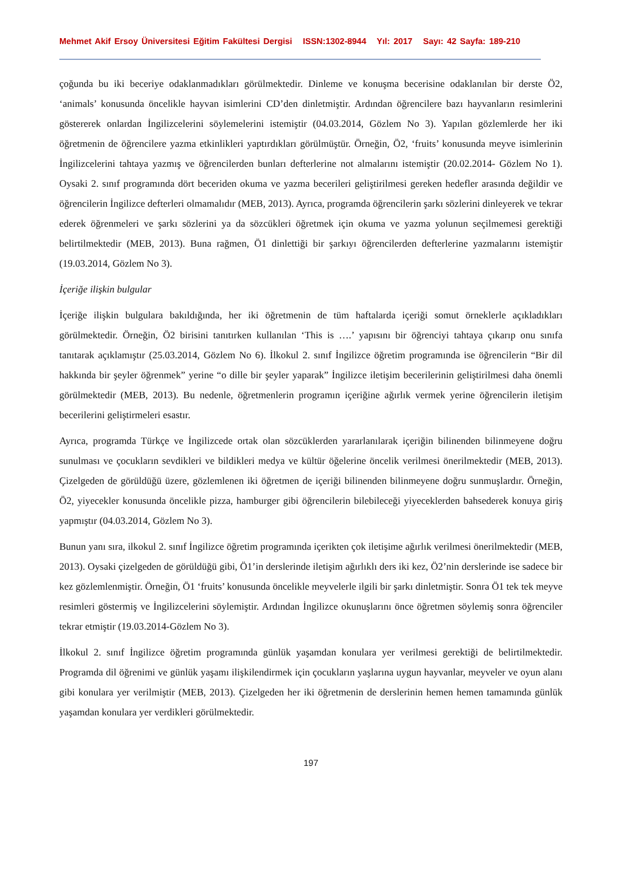Mehmet Akif Ersoy Üniversitesi Eğitim Fakültesi Dergisi ISSN:1302-8944 Yıl: 2017 Sayı: 42 Sayfa: 189-210
çoğunda bu iki beceriye odaklanmadıkları görülmektedir. Dinleme ve konuşma becerisine odaklanılan bir derste Ö2, ‘animals’ konusunda öncelikle hayvan isimlerini CD’den dinletmiştir. Ardından öğrencilere bazı hayvanların resimlerini göstererek onlardan İngilizcelerini söylemelerini istemiştir (04.03.2014, Gözlem No 3). Yapılan gözlemlerde her iki öğretmenin de öğrencilere yazma etkinlikleri yaptırdıkları görülmüştür. Örneğin, Ö2, ‘fruits’ konusunda meyve isimlerinin İngilizcelerini tahtaya yazmış ve öğrencilerden bunları defterlerine not almalarını istemiştir (20.02.2014- Gözlem No 1). Oysaki 2. sınıf programında dört beceriden okuma ve yazma becerileri geliştirilmesi gereken hedefler arasında değildir ve öğrencilerin İngilizce defterleri olmamalıdır (MEB, 2013). Ayrıca, programda öğrencilerin şarkı sözlerini dinleyerek ve tekrar ederek öğrenmeleri ve şarkı sözlerini ya da sözcükleri öğretmek için okuma ve yazma yolunun seçilmemesi gerektiği belirtilmektedir (MEB, 2013). Buna rağmen, Ö1 dinlettiği bir şarkıyı öğrencilerden defterlerine yazmalarını istemiştir (19.03.2014, Gözlem No 3).
İçeriğe ilişkin bulgular
İçeriğe ilişkin bulgulara bakıldığında, her iki öğretmenin de tüm haftalarda içeriği somut örneklerle açıkladıkları görülmektedir. Örneğin, Ö2 birisini tanıtırken kullanılan ‘This is ….’ yapısını bir öğrenciyi tahtaya çıkarıp onu sınıfa tanıtarak açıklamıştır (25.03.2014, Gözlem No 6). İlkokul 2. sınıf İngilizce öğretim programında ise öğrencilerin “Bir dil hakkında bir şeyler öğrenmek” yerine “o dille bir şeyler yaparak” İngilizce iletişim becerilerinin geliştirilmesi daha önemli görülmektedir (MEB, 2013). Bu nedenle, öğretmenlerin programın içeriğine ağırlık vermek yerine öğrencilerin iletişim becerilerini geliştirmeleri esastır.
Ayrıca, programda Türkçe ve İngilizcede ortak olan sözcüklerden yararlanılarak içeriğin bilinenden bilinmeyene doğru sunulması ve çocukların sevdikleri ve bildikleri medya ve kültür öğelerine öncelik verilmesi önerilmektedir (MEB, 2013). Çizelgeden de görüldüğü üzere, gözlemlenen iki öğretmen de içeriği bilinenden bilinmeyene doğru sunmuşlardır. Örneğin, Ö2, yiyecekler konusunda öncelikle pizza, hamburger gibi öğrencilerin bilebileceği yiyeceklerden bahsederek konuya giriş yapmıştır (04.03.2014, Gözlem No 3).
Bunun yanı sıra, ilkokul 2. sınıf İngilizce öğretim programında içerikten çok iletişime ağırlık verilmesi önerilmektedir (MEB, 2013). Oysaki çizelgeden de görüldüğü gibi, Ö1’in derslerinde iletişim ağırlıklı ders iki kez, Ö2’nin derslerinde ise sadece bir kez gözlemlenmiştir. Örneğin, Ö1 ‘fruits’ konusunda öncelikle meyvelerle ilgili bir şarkı dinletmiştir. Sonra Ö1 tek tek meyve resimleri göstermiş ve İngilizcelerini söylemiştir. Ardından İngilizce okunuşlarını önce öğretmen söylemiş sonra öğrenciler tekrar etmiştir (19.03.2014-Gözlem No 3).
İlkokul 2. sınıf İngilizce öğretim programında günlük yaşamdan konulara yer verilmesi gerektiği de belirtilmektedir. Programda dil öğrenimi ve günlük yaşamı ilişkilendirmek için çocukların yaşlarına uygun hayvanlar, meyveler ve oyun alanı gibi konulara yer verilmiştir (MEB, 2013). Çizelgeden her iki öğretmenin de derslerinin hemen hemen tamamında günlük yaşamdan konulara yer verdikleri görülmektedir.
197